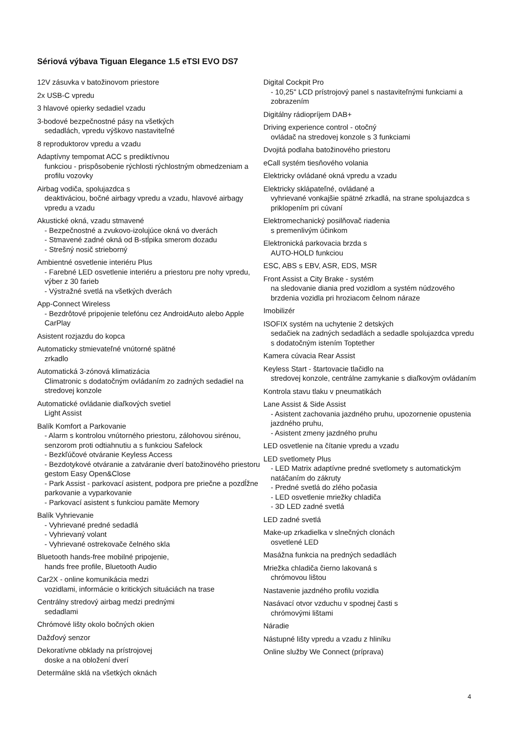Sériová výbava Tiguan Elegance 1.5 eTSI EVO DS7
12V zásuvka v batožinovom priestore
2x USB-C vpredu
3 hlavové opierky sedadiel vzadu
3-bodové bezpečnostné pásy na všetkých
sedadlách, vpredu výškovo nastaviteľné
8 reproduktorov vpredu a vzadu
Adaptívny tempomat ACC s prediktívnou
funkciou - prispôsobenie rýchlosti rýchlostným obmedzeniam a profilu vozovky
Airbag vodiča, spolujazdca s
deaktiváciou, bočné airbagy vpredu a vzadu, hlavové airbagy vpredu a vzadu
Akustické okná, vzadu stmavené
- Bezpečnostné a zvukovo-izolujúce okná vo dverách
- Stmavené zadné okná od B-stĺpika smerom dozadu
- Strešný nosič strieborný
Ambientné osvetlenie interiéru Plus
- Farebné LED osvetlenie interiéru a priestoru pre nohy vpredu, výber z 30 farieb
- Výstražné svetlá na všetkých dverách
App-Connect Wireless
- Bezdrôtové pripojenie telefónu cez AndroidAuto alebo Apple CarPlay
Asistent rozjazdu do kopca
Automaticky stmievateľné vnútorné spätné
zrkadlo
Automatická 3-zónová klimatizácia
Climatronic s dodatočným ovládaním zo zadných sedadiel na stredovej konzole
Automatické ovládanie diaľkových svetiel
Light Assist
Balík Komfort a Parkovanie
- Alarm s kontrolou vnútorného priestoru, zálohovou sirénou, senzorom proti odtiahnutiu a s funkciou Safelock
- Bezkľúčové otváranie Keyless Access
- Bezdotykové otváranie a zatváranie dverí batožinového priestoru gestom Easy Open&Close
- Park Assist - parkovací asistent, podpora pre priečne a pozdĺžne parkovanie a vyparkovanie
- Parkovací asistent s funkciou pamäte Memory
Balík Vyhrievanie
- Vyhrievané predné sedadlá
- Vyhrievaný volant
- Vyhrievané ostrekovače čelného skla
Bluetooth hands-free mobilné pripojenie,
hands free profile, Bluetooth Audio
Car2X - online komunikácia medzi
vozidlami, informácie o kritických situáciách na trase
Centrálny stredový airbag medzi prednými
sedadlami
Chrómové lišty okolo bočných okien
Dažďový senzor
Dekoratívne obklady na prístrojovej
doske a na obložení dverí
Determálne sklá na všetkých oknách
Digital Cockpit Pro
- 10,25" LCD prístrojový panel s nastaviteľnými funkciami a zobrazením
Digitálny rádiopríjem DAB+
Driving experience control - otočný
ovládač na stredovej konzole s 3 funkciami
Dvojitá podlaha batožinového priestoru
eCall systém tiesňového volania
Elektricky ovládané okná vpredu a vzadu
Elektricky sklápateľné, ovládané a
vyhrievané vonkajšie spätné zrkadlá, na strane spolujazdca s priklopením pri cúvaní
Elektromechanický posilňovač riadenia
s premenlivým účinkom
Elektronická parkovacia brzda s
AUTO-HOLD funkciou
ESC, ABS s EBV, ASR, EDS, MSR
Front Assist a City Brake - systém
na sledovanie diania pred vozidlom a systém núdzového brzdenia vozidla pri hroziacom čelnom náraze
Imobilizér
ISOFIX systém na uchytenie 2 detských
sedačiek na zadných sedadlách a sedadle spolujazdca vpredu s dodatočným istením Toptether
Kamera cúvacia Rear Assist
Keyless Start - štartovacie tlačidlo na
stredovej konzole, centrálne zamykanie s diaľkovým ovládaním
Kontrola stavu tlaku v pneumatikách
Lane Assist & Side Assist
- Asistent zachovania jazdného pruhu, upozornenie opustenia jazdného pruhu,
- Asistent zmeny jazdného pruhu
LED osvetlenie na čítanie vpredu a vzadu
LED svetlomety Plus
- LED Matrix adaptívne predné svetlomety s automatickým natáčaním do zákruty
- Predné svetlá do zlého počasia
- LED osvetlenie mriežky chladiča
- 3D LED zadné svetlá
LED zadné svetlá
Make-up zrkadielka v slnečných clonách
osvetlené LED
Masážna funkcia na predných sedadlách
Mriežka chladiča čierno lakovaná s
chrómovou lištou
Nastavenie jazdného profilu vozidla
Nasávací otvor vzduchu v spodnej časti s
chrómovými lištami
Náradie
Nástupné lišty vpredu a vzadu z hliníku
Online služby We Connect (príprava)
4